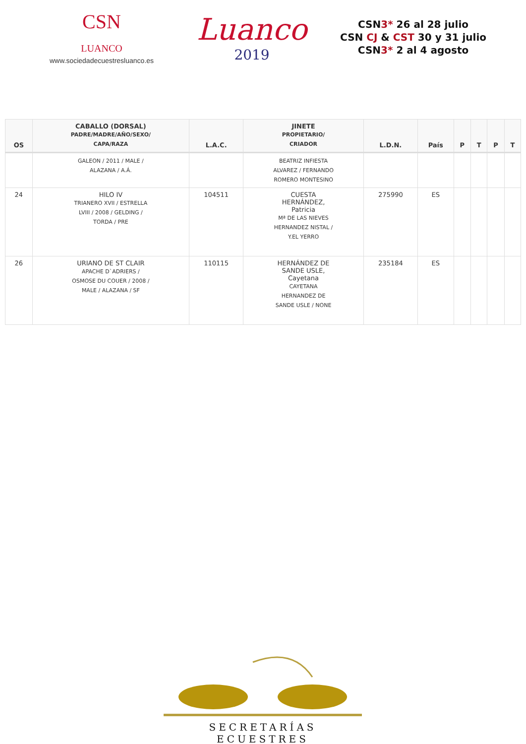CSN
LUANCO
www.sociedadecuestresluanco.es
Luanco
2019
CSN3* 26 al 28 julio
CSN CJ & CST 30 y 31 julio
CSN3* 2 al 4 agosto
| OS | CABALLO (DORSAL) PADRE/MADRE/AÑO/SEXO/ CAPA/RAZA | L.A.C. | JINETE PROPIETARIO/ CRIADOR | L.D.N. | País | P | T | P | T |
| --- | --- | --- | --- | --- | --- | --- | --- | --- | --- |
| | GALEON / 2011 / MALE / ALAZANA / A.Á. | | BEATRIZ INFIESTA ALVAREZ / FERNANDO ROMERO MONTESINO | | | | | | |
| 24 | HILO IV TRIANERO XVII / ESTRELLA LVIII / 2008 / GELDING / TORDA / PRE | 104511 | CUESTA HERNÁNDEZ, Patricia Mª DE LAS NIEVES HERNANDEZ NISTAL / Y.EL YERRO | 275990 | ES | | | | |
| 26 | URIANO DE ST CLAIR APACHE D`ADRIERS / OSMOSE DU COUER / 2008 / MALE / ALAZANA / SF | 110115 | HERNÁNDEZ DE SANDE USLE, Cayetana CAYETANA HERNANDEZ DE SANDE USLE / NONE | 235184 | ES | | | | |
SECRETARÍAS ECUESTRES